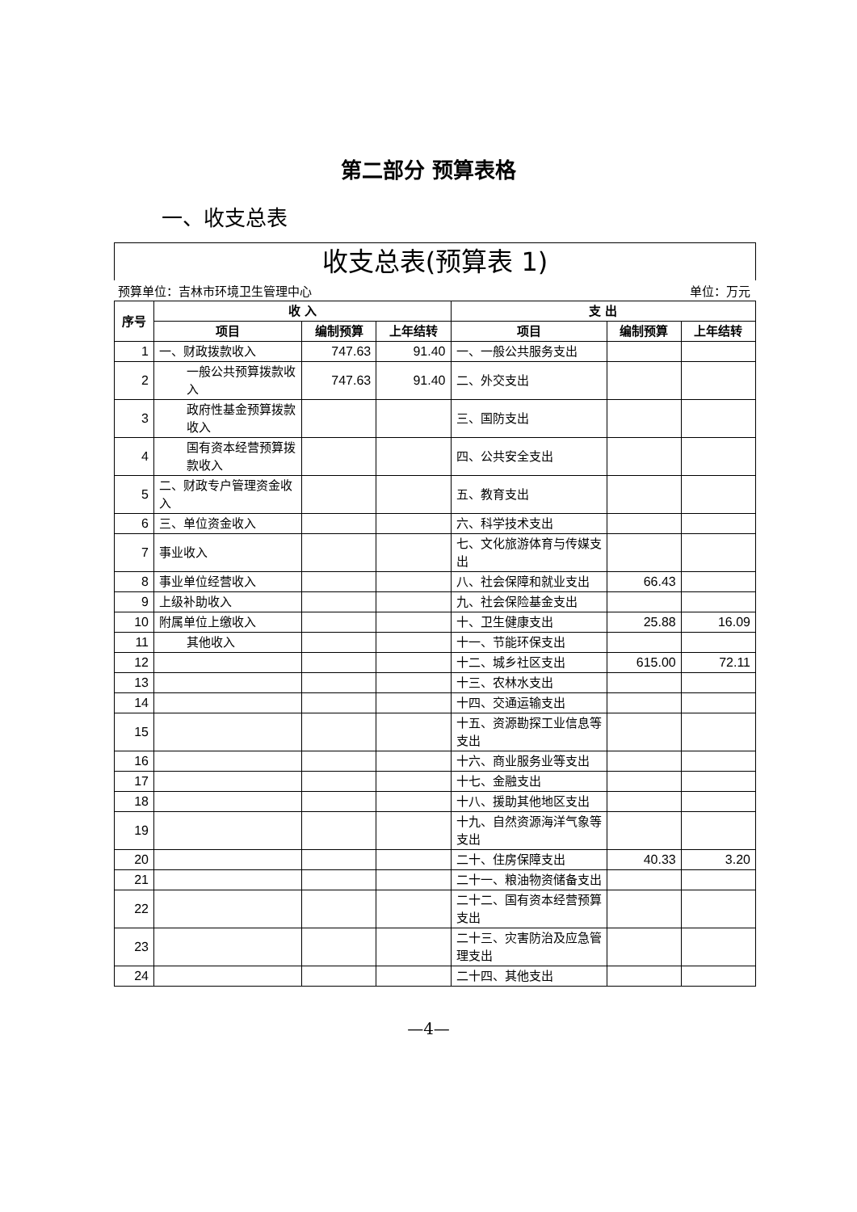第二部分 预算表格
一、收支总表
收支总表(预算表 1)
预算单位：吉林市环境卫生管理中心 单位：万元
| 序号 | 收 入 | | | 支 出 | | |
| --- | --- | --- | --- | --- | --- | --- |
| | 项目 | 编制预算 | 上年结转 | 项目 | 编制预算 | 上年结转 |
| 1 | 一、财政拨款收入 | 747.63 | 91.40 | 一、一般公共服务支出 | | |
| 2 | 一般公共预算拨款收入 | 747.63 | 91.40 | 二、外交支出 | | |
| 3 | 政府性基金预算拨款收入 | | | 三、国防支出 | | |
| 4 | 国有资本经营预算拨款收入 | | | 四、公共安全支出 | | |
| 5 | 二、财政专户管理资金收入 | | | 五、教育支出 | | |
| 6 | 三、单位资金收入 | | | 六、科学技术支出 | | |
| 7 | 事业收入 | | | 七、文化旅游体育与传媒支出 | | |
| 8 | 事业单位经营收入 | | | 八、社会保障和就业支出 | 66.43 | |
| 9 | 上级补助收入 | | | 九、社会保险基金支出 | | |
| 10 | 附属单位上缴收入 | | | 十、卫生健康支出 | 25.88 | 16.09 |
| 11 | 其他收入 | | | 十一、节能环保支出 | | |
| 12 | | | | 十二、城乡社区支出 | 615.00 | 72.11 |
| 13 | | | | 十三、农林水支出 | | |
| 14 | | | | 十四、交通运输支出 | | |
| 15 | | | | 十五、资源勘探工业信息等支出 | | |
| 16 | | | | 十六、商业服务业等支出 | | |
| 17 | | | | 十七、金融支出 | | |
| 18 | | | | 十八、援助其他地区支出 | | |
| 19 | | | | 十九、自然资源海洋气象等支出 | | |
| 20 | | | | 二十、住房保障支出 | 40.33 | 3.20 |
| 21 | | | | 二十一、粮油物资储备支出 | | |
| 22 | | | | 二十二、国有资本经营预算支出 | | |
| 23 | | | | 二十三、灾害防治及应急管理支出 | | |
| 24 | | | | 二十四、其他支出 | | |
—4—